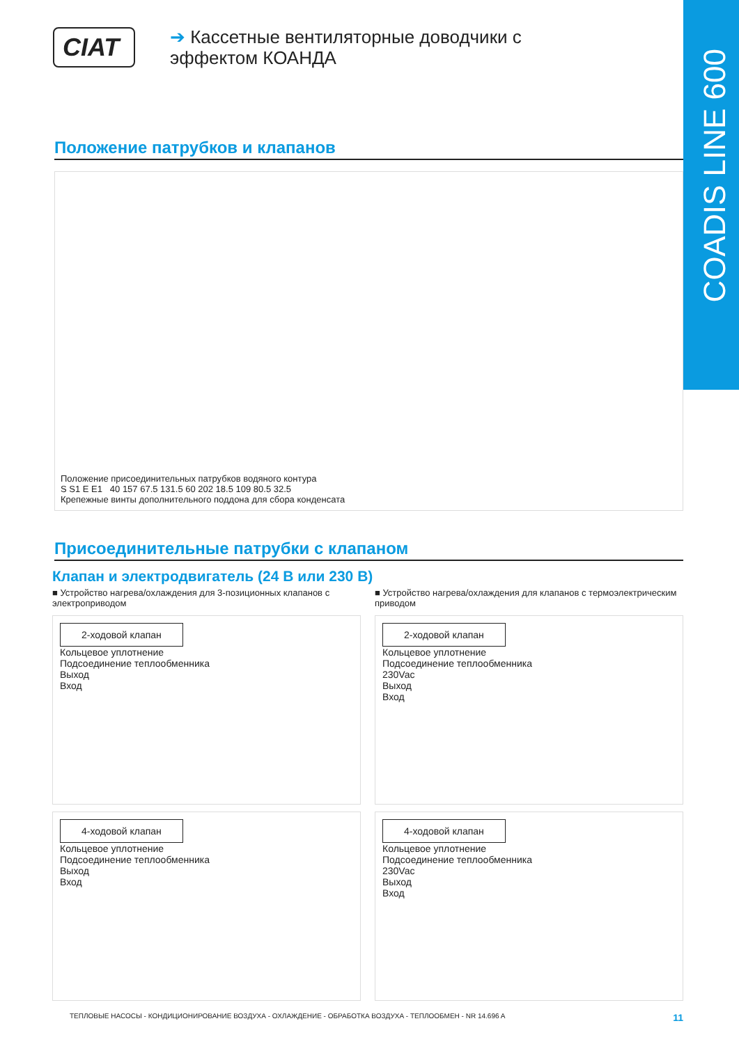COADIS LINE 600
CIAT
➔ Кассетные вентиляторные доводчики с
эффектом КОАНДА
Положение патрубков и клапанов
Положение присоединительных патрубков водяного контура
S S1 E E1 40 157 67.5 131.5 60 202 18.5 109 80.5 32.5
Крепежные винты дополнительного поддона для сбора конденсата
Присоединительные патрубки с клапаном
Клапан и электродвигатель (24 В или 230 В)
■ Устройство нагрева/охлаждения для 3-позиционных клапанов с электроприводом
2-ходовой клапан
Кольцевое уплотнение
Подсоединение теплообменника
Выход
Вход
4-ходовой клапан
Кольцевое уплотнение
Подсоединение теплообменника
Выход
Вход
■ Устройство нагрева/охлаждения для клапанов с термоэлектрическим приводом
2-ходовой клапан
Кольцевое уплотнение
Подсоединение теплообменника
230Vac
Выход
Вход
4-ходовой клапан
Кольцевое уплотнение
Подсоединение теплообменника
230Vac
Выход
Вход
ТЕПЛОВЫЕ НАСОСЫ - КОНДИЦИОНИРОВАНИЕ ВОЗДУХА - ОХЛАЖДЕНИЕ - ОБРАБОТКА ВОЗДУХА - ТЕПЛООБМЕН - NR 14.696 A 11